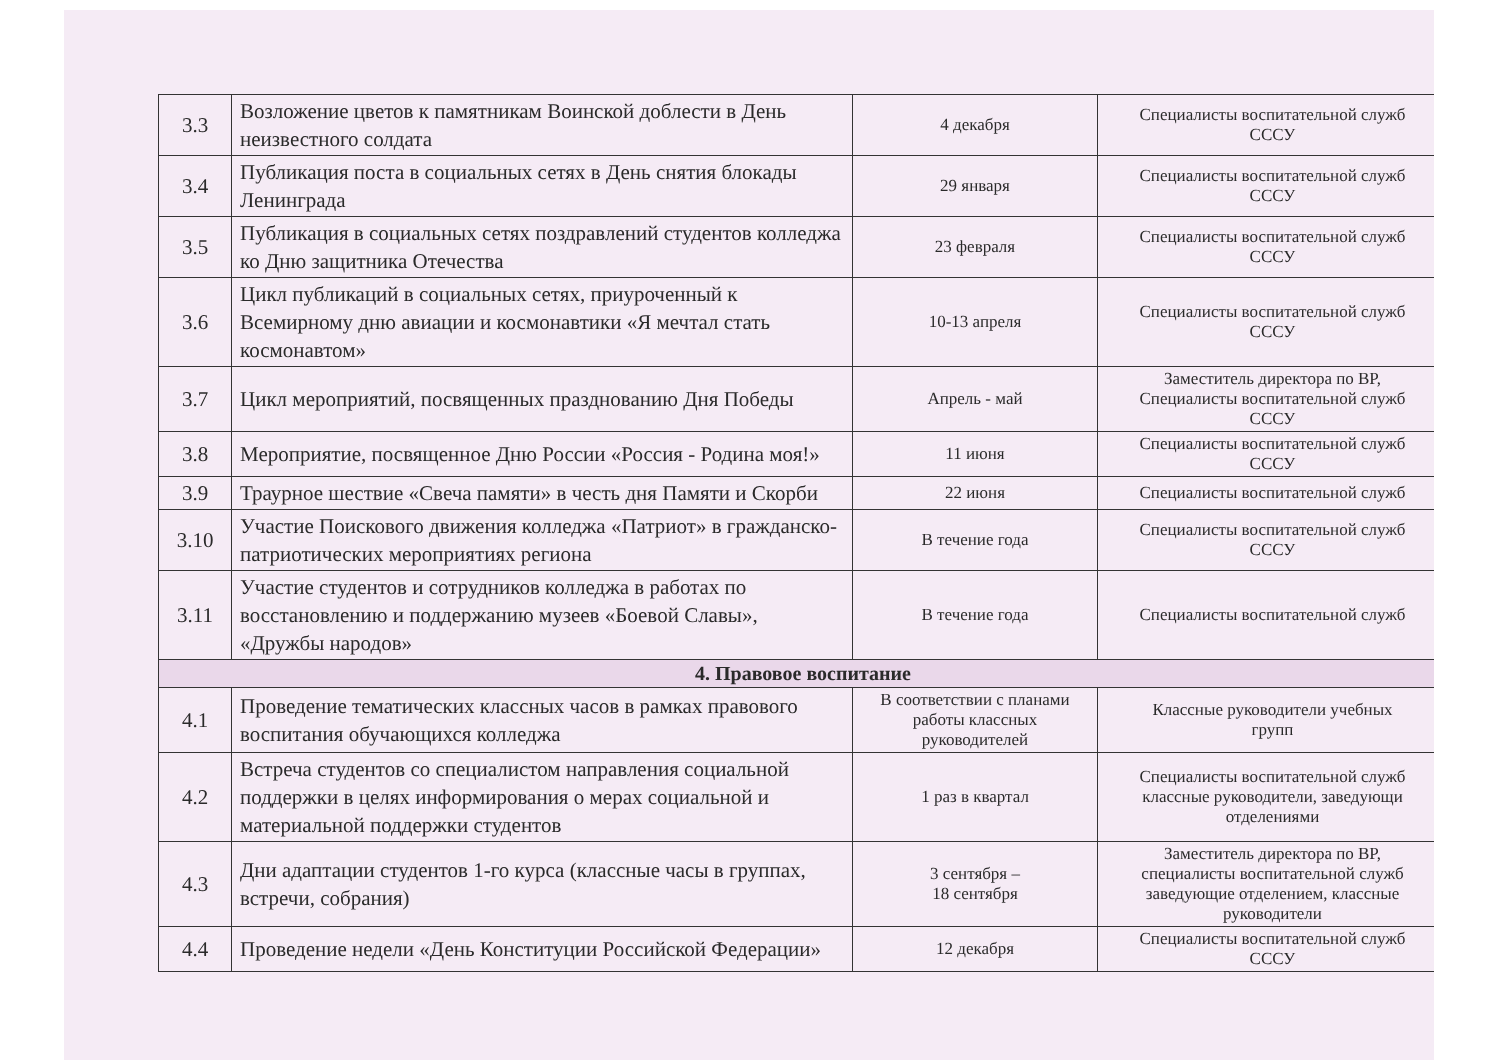| 3.3 | Возложение цветов к памятникам Воинской доблести в День неизвестного солдата | 4 декабря | Специалисты воспитательной служб СССУ |
| 3.4 | Публикация поста в социальных сетях в День снятия блокады Ленинграда | 29 января | Специалисты воспитательной служб СССУ |
| 3.5 | Публикация в социальных сетях поздравлений студентов колледжа ко Дню защитника Отечества | 23 февраля | Специалисты воспитательной служб СССУ |
| 3.6 | Цикл публикаций в социальных сетях, приуроченный к Всемирному дню авиации и космонавтики «Я мечтал стать космонавтом» | 10-13 апреля | Специалисты воспитательной служб СССУ |
| 3.7 | Цикл мероприятий, посвященных празднованию Дня Победы | Апрель - май | Заместитель директора по ВР, Специалисты воспитательной служб СССУ |
| 3.8 | Мероприятие, посвященное Дню России «Россия - Родина моя!» | 11 июня | Специалисты воспитательной служб СССУ |
| 3.9 | Траурное шествие «Свеча памяти» в честь дня Памяти и Скорби | 22 июня | Специалисты воспитательной служб |
| 3.10 | Участие Поискового движения колледжа «Патриот» в гражданско-патриотических мероприятиях региона | В течение года | Специалисты воспитательной служб СССУ |
| 3.11 | Участие студентов и сотрудников колледжа в работах по восстановлению и поддержанию музеев «Боевой Славы», «Дружбы народов» | В течение года | Специалисты воспитательной служб |
| 4. Правовое воспитание | | | |
| 4.1 | Проведение тематических классных часов в рамках правового воспитания обучающихся колледжа | В соответствии с планами работы классных руководителей | Классные руководители учебных групп |
| 4.2 | Встреча студентов со специалистом направления социальной поддержки в целях информирования о мерах социальной и материальной поддержки студентов | 1 раз в квартал | Специалисты воспитательной служб классные руководители, заведующи отделениями |
| 4.3 | Дни адаптации студентов 1-го курса (классные часы в группах, встречи, собрания) | 3 сентября – 18 сентября | Заместитель директора по ВР, специалисты воспитательной служб заведующие отделением, классные руководители |
| 4.4 | Проведение недели «День Конституции Российской Федерации» | 12 декабря | Специалисты воспитательной служб СССУ |